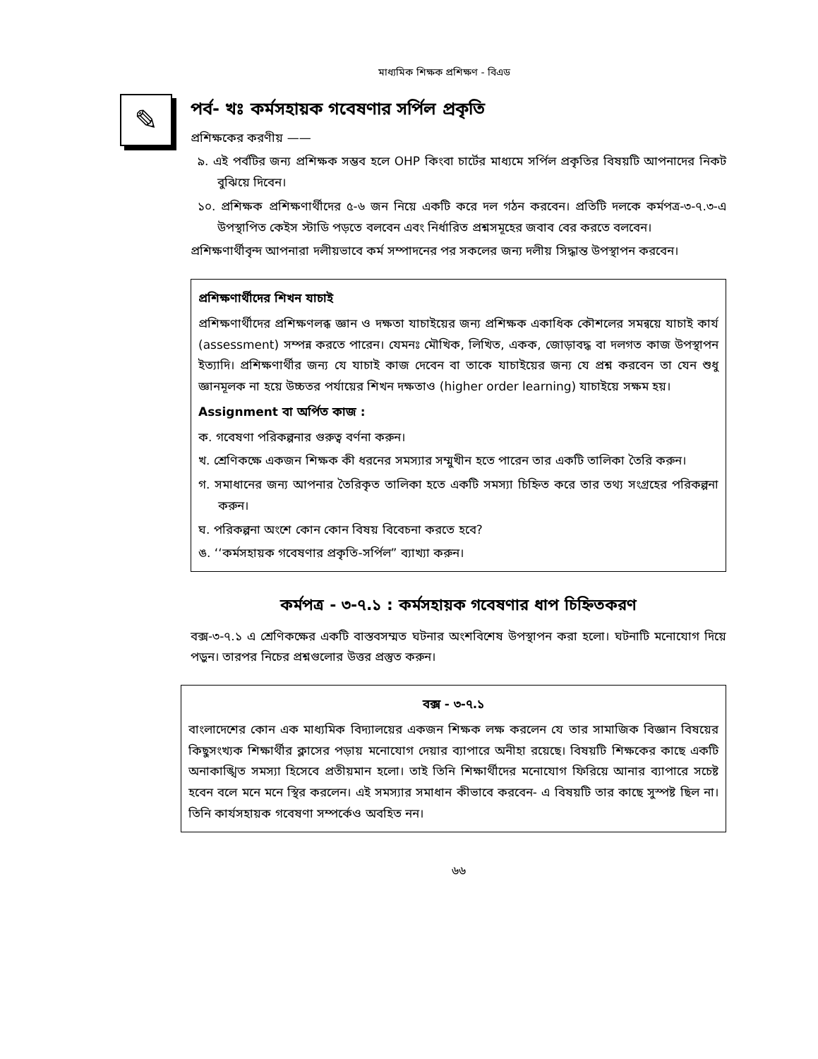মাধ্যমিক শিক্ষক প্রশিক্ষণ - বিএড
✎
পর্ব- খঃ কর্মসহায়ক গবেষণার সর্পিল প্রকৃতি
প্রশিক্ষকের করণীয় ——
৯. এই পর্বটির জন্য প্রশিক্ষক সম্ভব হলে OHP কিংবা চার্টের মাধ্যমে সর্পিল প্রকৃতির বিষয়টি আপনাদের নিকট বুঝিয়ে দিবেন।
১০. প্রশিক্ষক প্রশিক্ষণার্থীদের ৫-৬ জন নিয়ে একটি করে দল গঠন করবেন। প্রতিটি দলকে কর্মপত্র-৩-৭.৩-এ উপস্থাপিত কেইস স্টাডি পড়তে বলবেন এবং নির্ধারিত প্রশ্নসমূহের জবাব বের করতে বলবেন।
প্রশিক্ষণার্থীবৃন্দ আপনারা দলীয়ভাবে কর্ম সম্পাদনের পর সকলের জন্য দলীয় সিদ্ধান্ত উপস্থাপন করবেন।
প্রশিক্ষণার্থীদের শিখন যাচাই
প্রশিক্ষণার্থীদের প্রশিক্ষণলব্ধ জ্ঞান ও দক্ষতা যাচাইয়ের জন্য প্রশিক্ষক একাধিক কৌশলের সমন্বয়ে যাচাই কার্য (assessment) সম্পন্ন করতে পারেন। যেমনঃ মৌখিক, লিখিত, একক, জোড়াবদ্ধ বা দলগত কাজ উপস্থাপন ইত্যাদি। প্রশিক্ষণার্থীর জন্য যে যাচাই কাজ দেবেন বা তাকে যাচাইয়ের জন্য যে প্রশ্ন করবেন তা যেন শুধু জ্ঞানমূলক না হয়ে উচ্চতর পর্যায়ের শিখন দক্ষতাও (higher order learning) যাচাইয়ে সক্ষম হয়।
Assignment বা অর্পিত কাজ :
ক. গবেষণা পরিকল্পনার গুরুত্ব বর্ণনা করুন।
খ. শ্রেণিকক্ষে একজন শিক্ষক কী ধরনের সমস্যার সম্মুখীন হতে পারেন তার একটি তালিকা তৈরি করুন।
গ. সমাধানের জন্য আপনার তৈরিকৃত তালিকা হতে একটি সমস্যা চিহ্নিত করে তার তথ্য সংগ্রহের পরিকল্পনা করুন।
ঘ. পরিকল্পনা অংশে কোন কোন বিষয় বিবেচনা করতে হবে?
ঙ. ‘‘কর্মসহায়ক গবেষণার প্রকৃতি-সর্পিল” ব্যাখ্যা করুন।
কর্মপত্র - ৩-৭.১ : কর্মসহায়ক গবেষণার ধাপ চিহ্নিতকরণ
বক্স-৩-৭.১ এ শ্রেণিকক্ষের একটি বাস্তবসম্মত ঘটনার অংশবিশেষ উপস্থাপন করা হলো। ঘটনাটি মনোযোগ দিয়ে পড়ুন। তারপর নিচের প্রশ্নগুলোর উত্তর প্রস্তুত করুন।
বক্স - ৩-৭.১
বাংলাদেশের কোন এক মাধ্যমিক বিদ্যালয়ের একজন শিক্ষক লক্ষ করলেন যে তার সামাজিক বিজ্ঞান বিষয়ের কিছুসংখ্যক শিক্ষার্থীর ক্লাসের পড়ায় মনোযোগ দেয়ার ব্যাপারে অনীহা রয়েছে। বিষয়টি শিক্ষকের কাছে একটি অনাকাঙ্খিত সমস্যা হিসেবে প্রতীয়মান হলো। তাই তিনি শিক্ষার্থীদের মনোযোগ ফিরিয়ে আনার ব্যাপারে সচেষ্ট হবেন বলে মনে মনে স্থির করলেন। এই সমস্যার সমাধান কীভাবে করবেন- এ বিষয়টি তার কাছে সুস্পষ্ট ছিল না। তিনি কার্যসহায়ক গবেষণা সম্পর্কেও অবহিত নন।
৬৬